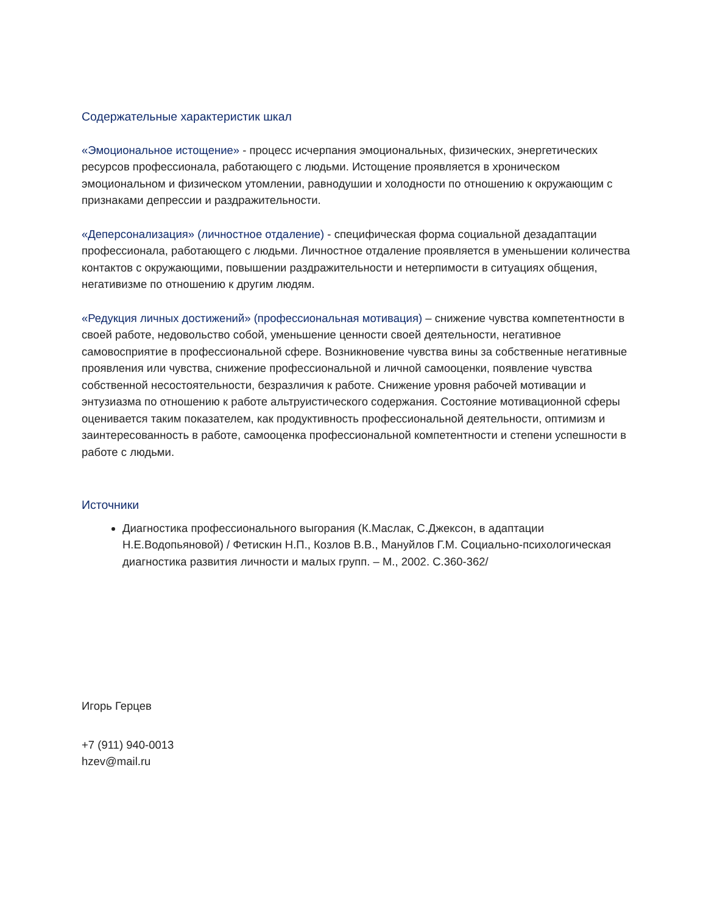Содержательные характеристик шкал
«Эмоциональное истощение» - процесс исчерпания эмоциональных, физических, энергетических ресурсов профессионала, работающего с людьми. Истощение проявляется в хроническом эмоциональном и физическом утомлении, равнодушии и холодности по отношению к окружающим с признаками депрессии и раздражительности.
«Деперсонализация» (личностное отдаление) - специфическая форма социальной дезадаптации профессионала, работающего с людьми. Личностное отдаление проявляется в уменьшении количества контактов с окружающими, повышении раздражительности и нетерпимости в ситуациях общения, негативизме по отношению к другим людям.
«Редукция личных достижений» (профессиональная мотивация) – снижение чувства компетентности в своей работе, недовольство собой, уменьшение ценности своей деятельности, негативное самовосприятие в профессиональной сфере. Возникновение чувства вины за собственные негативные проявления или чувства, снижение профессиональной и личной самооценки, появление чувства собственной несостоятельности, безразличия к работе. Снижение уровня рабочей мотивации и энтузиазма по отношению к работе альтруистического содержания. Состояние мотивационной сферы оценивается таким показателем, как продуктивность профессиональной деятельности, оптимизм и заинтересованность в работе, самооценка профессиональной компетентности и степени успешности в работе с людьми.
Источники
Диагностика профессионального выгорания (К.Маслак, С.Джексон, в адаптации Н.Е.Водопьяновой) / Фетискин Н.П., Козлов В.В., Мануйлов Г.М. Социально-психологическая диагностика развития личности и малых групп. – М., 2002. С.360-362/
Игорь Герцев
+7 (911) 940-0013
hzev@mail.ru